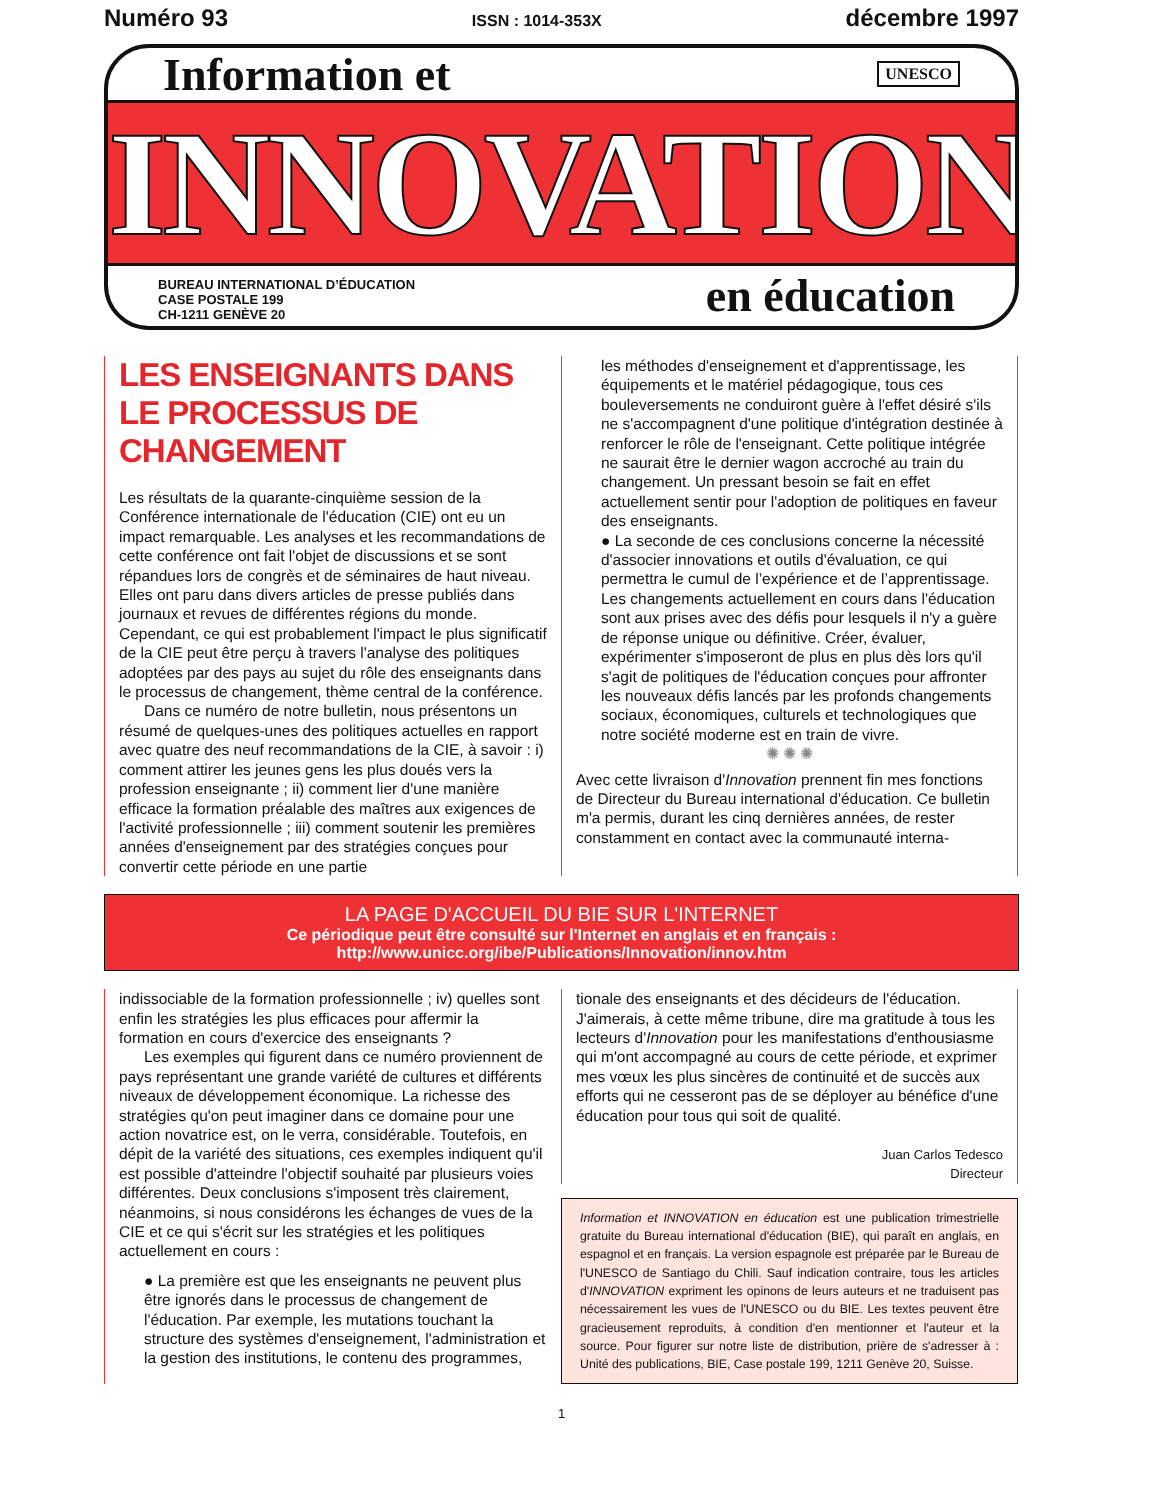Numéro 93 ISSN : 1014-353X décembre 1997
Information et UNESCO
INNOVATION
BUREAU INTERNATIONAL D’ÉDUCATION
CASE POSTALE 199
CH-1211 GENÈVE 20
en éducation
LES ENSEIGNANTS DANS LE PROCESSUS DE CHANGEMENT
Les résultats de la quarante-cinquième session de la Conférence internationale de l'éducation (CIE) ont eu un impact remarquable. Les analyses et les recommandations de cette conférence ont fait l'objet de discussions et se sont répandues lors de congrès et de séminaires de haut niveau. Elles ont paru dans divers articles de presse publiés dans journaux et revues de différentes régions du monde. Cependant, ce qui est probablement l'impact le plus significatif de la CIE peut être perçu à travers l'analyse des politiques adoptées par des pays au sujet du rôle des enseignants dans le processus de changement, thème central de la conférence.
Dans ce numéro de notre bulletin, nous présentons un résumé de quelques-unes des politiques actuelles en rapport avec quatre des neuf recommandations de la CIE, à savoir : i) comment attirer les jeunes gens les plus doués vers la profession enseignante ; ii) comment lier d'une manière efficace la formation préalable des maîtres aux exigences de l'activité professionnelle ; iii) comment soutenir les premières années d'enseignement par des stratégies conçues pour convertir cette période en une partie
les méthodes d'enseignement et d'apprentissage, les équipements et le matériel pédagogique, tous ces bouleversements ne conduiront guère à l'effet désiré s'ils ne s'accompagnent d'une politique d'intégration destinée à renforcer le rôle de l'enseignant. Cette politique intégrée ne saurait être le dernier wagon accroché au train du changement. Un pressant besoin se fait en effet actuellement sentir pour l'adoption de politiques en faveur des enseignants.
● La seconde de ces conclusions concerne la nécessité d'associer innovations et outils d'évaluation, ce qui permettra le cumul de l’expérience et de l’apprentissage. Les changements actuellement en cours dans l'éducation sont aux prises avec des défis pour lesquels il n'y a guère de réponse unique ou définitive. Créer, évaluer, expérimenter s'imposeront de plus en plus dès lors qu'il s'agit de politiques de l'éducation conçues pour affronter les nouveaux défis lancés par les profonds changements sociaux, économiques, culturels et technologiques que notre société moderne est en train de vivre.
✺ ✺ ✺
Avec cette livraison d'Innovation prennent fin mes fonctions de Directeur du Bureau international d'éducation. Ce bulletin m'a permis, durant les cinq dernières années, de rester constamment en contact avec la communauté interna-
LA PAGE D'ACCUEIL DU BIE SUR L'INTERNET
Ce périodique peut être consulté sur l'Internet en anglais et en français :
http://www.unicc.org/ibe/Publications/Innovation/innov.htm
indissociable de la formation professionnelle ; iv) quelles sont enfin les stratégies les plus efficaces pour affermir la formation en cours d'exercice des enseignants ?
Les exemples qui figurent dans ce numéro proviennent de pays représentant une grande variété de cultures et différents niveaux de développement économique. La richesse des stratégies qu'on peut imaginer dans ce domaine pour une action novatrice est, on le verra, considérable. Toutefois, en dépit de la variété des situations, ces exemples indiquent qu'il est possible d'atteindre l'objectif souhaité par plusieurs voies différentes. Deux conclusions s'imposent très clairement, néanmoins, si nous considérons les échanges de vues de la CIE et ce qui s'écrit sur les stratégies et les politiques actuellement en cours :
● La première est que les enseignants ne peuvent plus être ignorés dans le processus de changement de l'éducation. Par exemple, les mutations touchant la structure des systèmes d'enseignement, l'administration et la gestion des institutions, le contenu des programmes,
tionale des enseignants et des décideurs de l'éducation. J'aimerais, à cette même tribune, dire ma gratitude à tous les lecteurs d'Innovation pour les manifestations d'enthousiasme qui m'ont accompagné au cours de cette période, et exprimer mes vœux les plus sincères de continuité et de succès aux efforts qui ne cesseront pas de se déployer au bénéfice d'une éducation pour tous qui soit de qualité.
Juan Carlos Tedesco
Directeur
Information et INNOVATION en éducation est une publication trimestrielle gratuite du Bureau international d'éducation (BIE), qui paraît en anglais, en espagnol et en français. La version espagnole est préparée par le Bureau de l'UNESCO de Santiago du Chili. Sauf indication contraire, tous les articles d'INNOVATION expriment les opinons de leurs auteurs et ne traduisent pas nécessairement les vues de l'UNESCO ou du BIE. Les textes peuvent être gracieusement reproduits, à condition d'en mentionner et l'auteur et la source. Pour figurer sur notre liste de distribution, prière de s'adresser à : Unité des publications, BIE, Case postale 199, 1211 Genève 20, Suisse.
1